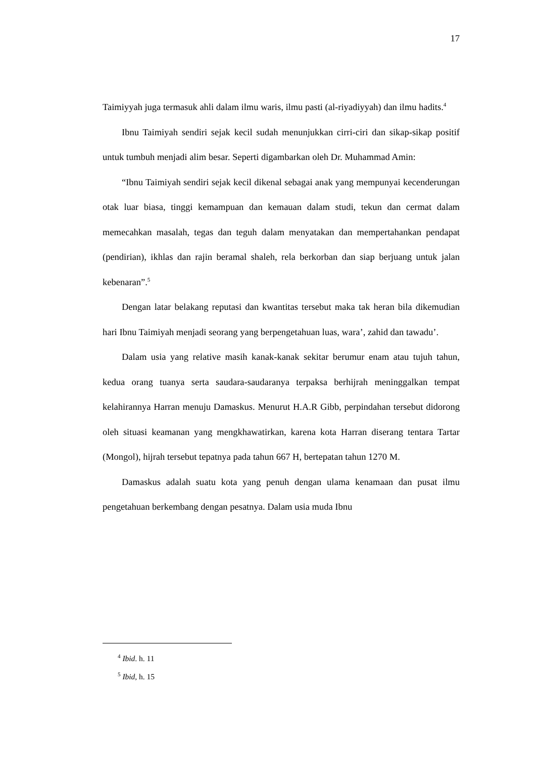17
Taimiyyah juga termasuk ahli dalam ilmu waris, ilmu pasti (al-riyadiyyah) dan ilmu hadits.<sup>4</sup>
Ibnu Taimiyah sendiri sejak kecil sudah menunjukkan cirri-ciri dan sikap-sikap positif untuk tumbuh menjadi alim besar. Seperti digambarkan oleh Dr. Muhammad Amin:
“Ibnu Taimiyah sendiri sejak kecil dikenal sebagai anak yang mempunyai kecenderungan otak luar biasa, tinggi kemampuan dan kemauan dalam studi, tekun dan cermat dalam memecahkan masalah, tegas dan teguh dalam menyatakan dan mempertahankan pendapat (pendirian), ikhlas dan rajin beramal shaleh, rela berkorban dan siap berjuang untuk jalan kebenaran”.<sup>5</sup>
Dengan latar belakang reputasi dan kwantitas tersebut maka tak heran bila dikemudian hari Ibnu Taimiyah menjadi seorang yang berpengetahuan luas, wara’, zahid dan tawadu’.
Dalam usia yang relative masih kanak-kanak sekitar berumur enam atau tujuh tahun, kedua orang tuanya serta saudara-saudaranya terpaksa berhijrah meninggalkan tempat kelahirannya Harran menuju Damaskus. Menurut H.A.R Gibb, perpindahan tersebut didorong oleh situasi keamanan yang mengkhawatirkan, karena kota Harran diserang tentara Tartar (Mongol), hijrah tersebut tepatnya pada tahun 667 H, bertepatan tahun 1270 M.
Damaskus adalah suatu kota yang penuh dengan ulama kenamaan dan pusat ilmu pengetahuan berkembang dengan pesatnya. Dalam usia muda Ibnu
<sup>4</sup> Ibid. h. 11
<sup>5</sup> Ibid, h. 15